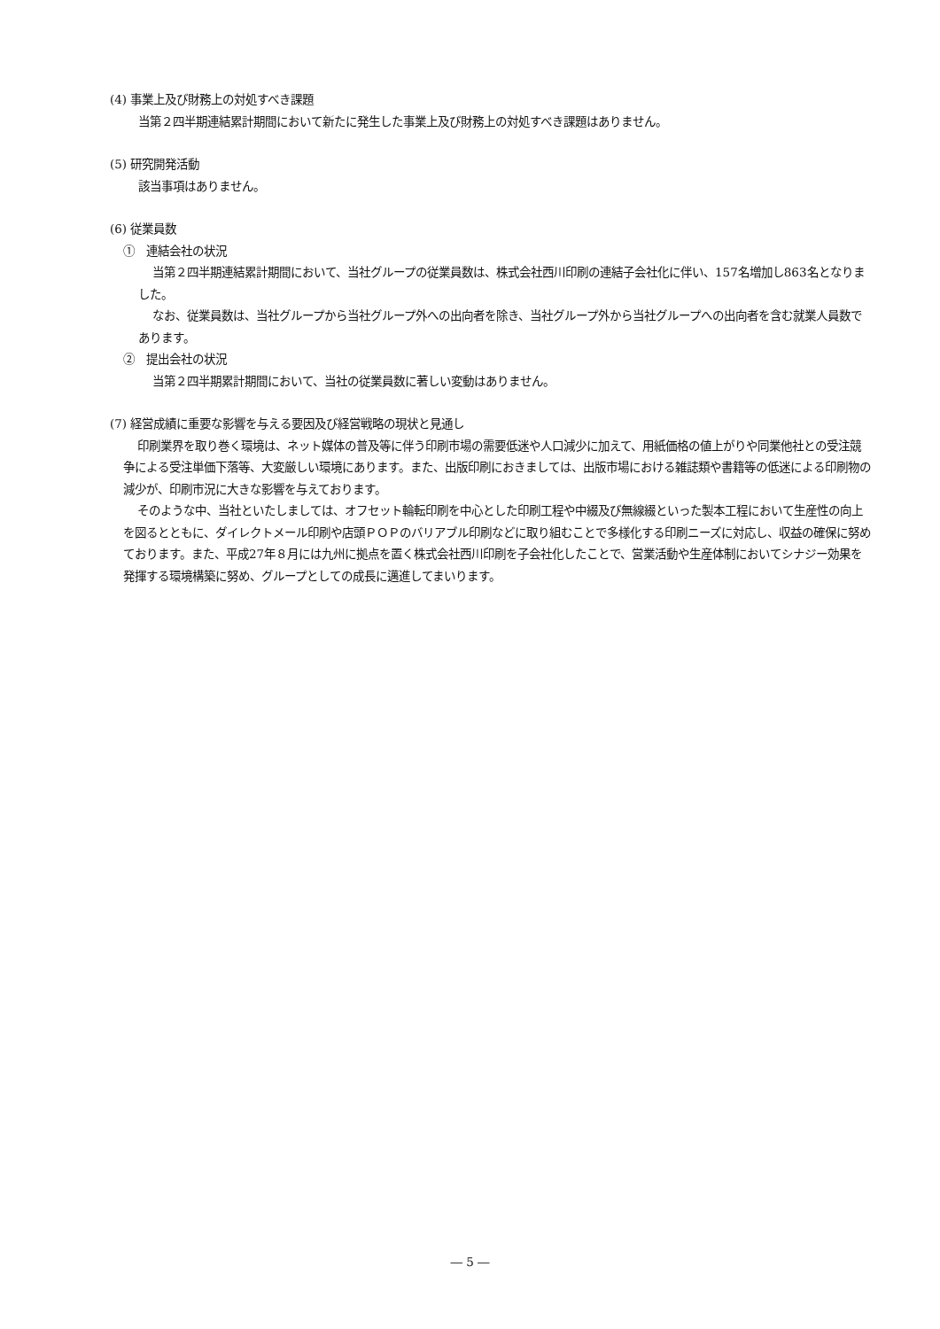(4) 事業上及び財務上の対処すべき課題
当第２四半期連結累計期間において新たに発生した事業上及び財務上の対処すべき課題はありません。
(5) 研究開発活動
該当事項はありません。
(6) 従業員数
①　連結会社の状況
当第２四半期連結累計期間において、当社グループの従業員数は、株式会社西川印刷の連結子会社化に伴い、157名増加し863名となりました。
なお、従業員数は、当社グループから当社グループ外への出向者を除き、当社グループ外から当社グループへの出向者を含む就業人員数であります。
②　提出会社の状況
当第２四半期累計期間において、当社の従業員数に著しい変動はありません。
(7) 経営成績に重要な影響を与える要因及び経営戦略の現状と見通し
印刷業界を取り巻く環境は、ネット媒体の普及等に伴う印刷市場の需要低迷や人口減少に加えて、用紙価格の値上がりや同業他社との受注競争による受注単価下落等、大変厳しい環境にあります。また、出版印刷におきましては、出版市場における雑誌類や書籍等の低迷による印刷物の減少が、印刷市況に大きな影響を与えております。
そのような中、当社といたしましては、オフセット輪転印刷を中心とした印刷工程や中綴及び無線綴といった製本工程において生産性の向上を図るとともに、ダイレクトメール印刷や店頭ＰＯＰのバリアブル印刷などに取り組むことで多様化する印刷ニーズに対応し、収益の確保に努めております。また、平成27年８月には九州に拠点を置く株式会社西川印刷を子会社化したことで、営業活動や生産体制においてシナジー効果を発揮する環境構築に努め、グループとしての成長に邁進してまいります。
― 5 ―